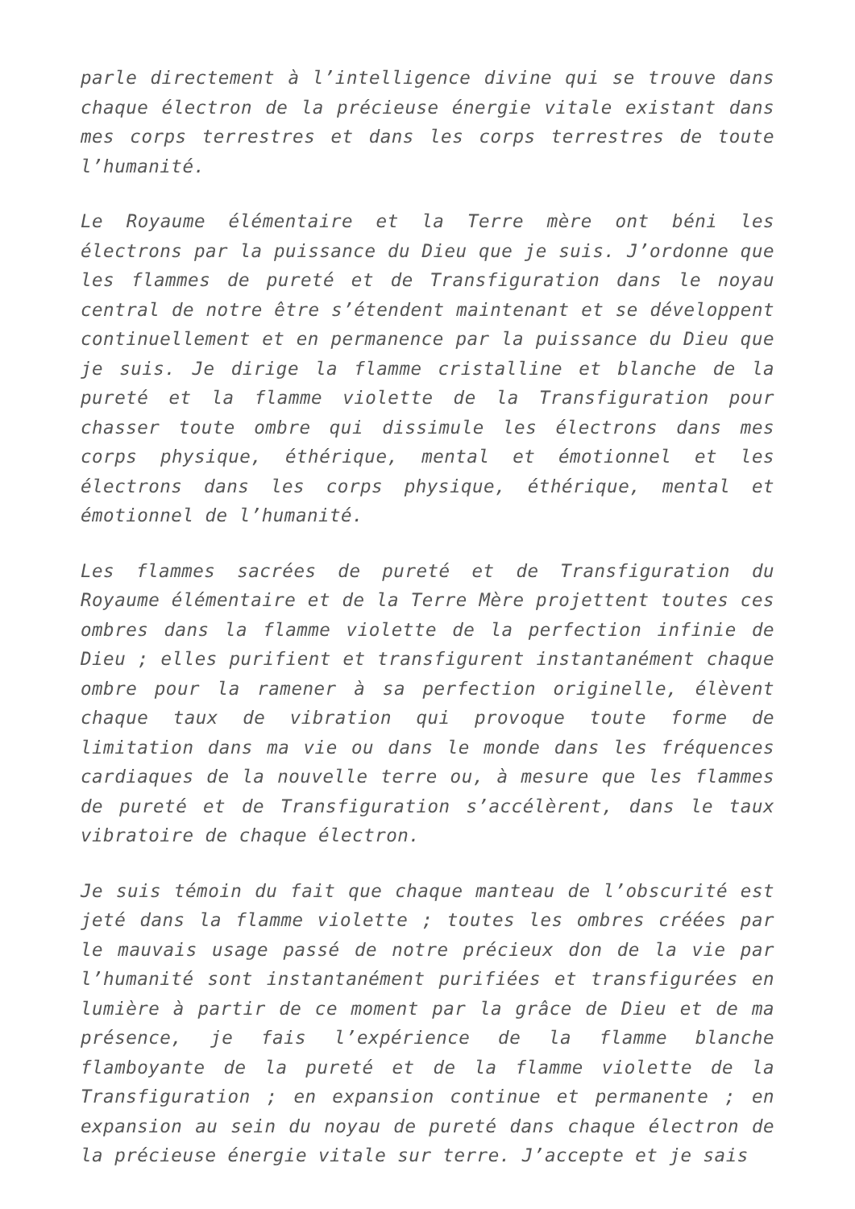parle directement à l’intelligence divine qui se trouve dans chaque électron de la précieuse énergie vitale existant dans mes corps terrestres et dans les corps terrestres de toute l’humanité.
Le Royaume élémentaire et la Terre mère ont béni les électrons par la puissance du Dieu que je suis. J’ordonne que les flammes de pureté et de Transfiguration dans le noyau central de notre être s’étendent maintenant et se développent continuellement et en permanence par la puissance du Dieu que je suis. Je dirige la flamme cristalline et blanche de la pureté et la flamme violette de la Transfiguration pour chasser toute ombre qui dissimule les électrons dans mes corps physique, éthérique, mental et émotionnel et les électrons dans les corps physique, éthérique, mental et émotionnel de l’humanité.
Les flammes sacrées de pureté et de Transfiguration du Royaume élémentaire et de la Terre Mère projettent toutes ces ombres dans la flamme violette de la perfection infinie de Dieu ; elles purifient et transfigurent instantanément chaque ombre pour la ramener à sa perfection originelle, élèvent chaque taux de vibration qui provoque toute forme de limitation dans ma vie ou dans le monde dans les fréquences cardiaques de la nouvelle terre ou, à mesure que les flammes de pureté et de Transfiguration s’accélèrent, dans le taux vibratoire de chaque électron.
Je suis témoin du fait que chaque manteau de l’obscurité est jeté dans la flamme violette ; toutes les ombres créées par le mauvais usage passé de notre précieux don de la vie par l’humanité sont instantanément purifiées et transfigurées en lumière à partir de ce moment par la grâce de Dieu et de ma présence, je fais l’expérience de la flamme blanche flamboyante de la pureté et de la flamme violette de la Transfiguration ; en expansion continue et permanente ; en expansion au sein du noyau de pureté dans chaque électron de la précieuse énergie vitale sur terre. J’accepte et je sais